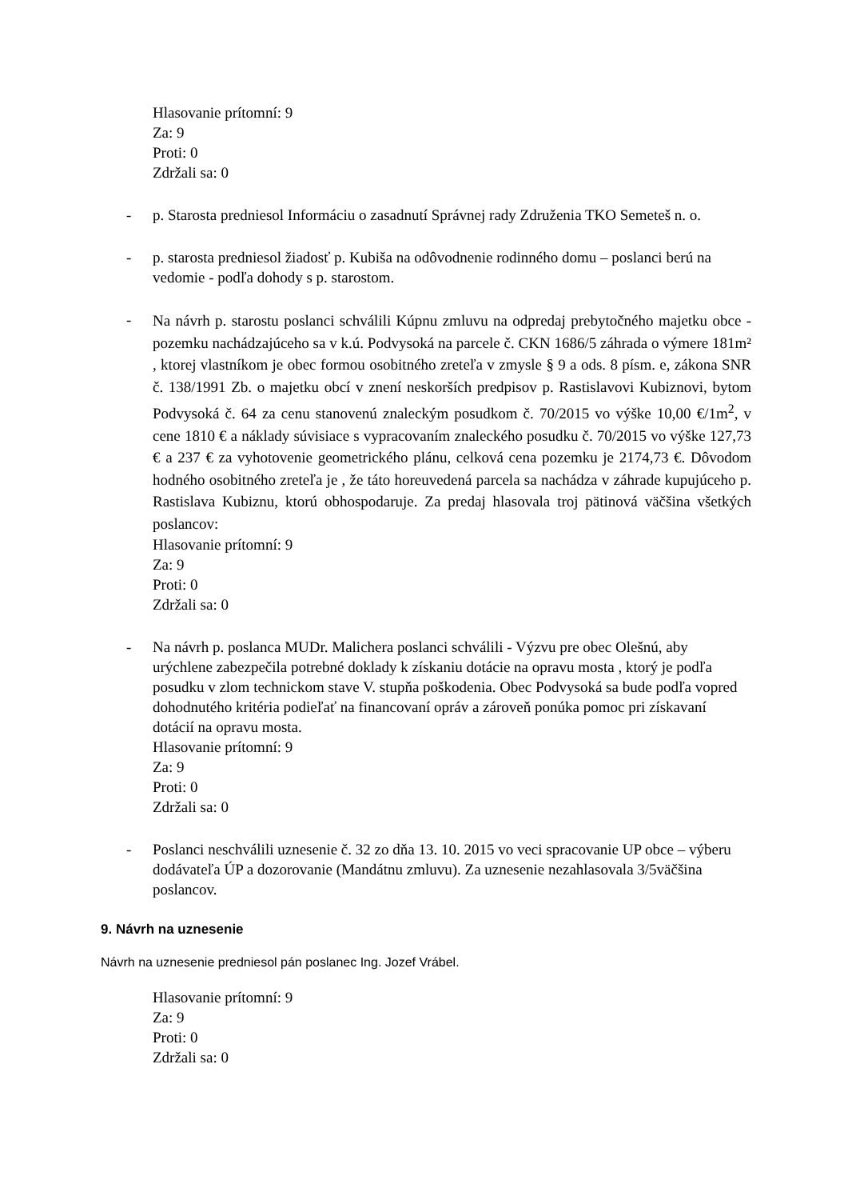Hlasovanie prítomní: 9
Za: 9
Proti: 0
Zdržali sa: 0
- p. Starosta predniesol Informáciu o zasadnutí Správnej rady Združenia TKO Semeteš n. o.
- p. starosta predniesol žiadosť p. Kubiša na odôvodnenie rodinného domu – poslanci berú na vedomie - podľa dohody s p. starostom.
-
Na návrh p. starostu poslanci schválili Kúpnu zmluvu na odpredaj prebytočného majetku obce - pozemku nachádzajúceho sa v k.ú. Podvysoká na parcele č. CKN 1686/5 záhrada o výmere 181m² , ktorej vlastníkom je obec formou osobitného zreteľa v zmysle § 9 a ods. 8 písm. e, zákona SNR č. 138/1991 Zb. o majetku obcí v znení neskorších predpisov p. Rastislavovi Kubiznovi, bytom Podvysoká č. 64 za cenu stanovenú znaleckým posudkom č. 70/2015 vo výške 10,00 €/1m<sup>2</sup>, v cene 1810 € a náklady súvisiace s vypracovaním znaleckého posudku č. 70/2015 vo výške 127,73 € a 237 € za vyhotovenie geometrického plánu, celková cena pozemku je 2174,73 €. Dôvodom hodného osobitného zreteľa je , že táto horeuvedená parcela sa nachádza v záhrade kupujúceho p. Rastislava Kubiznu, ktorú obhospodaruje. Za predaj hlasovala troj pätinová väčšina všetkých poslancov:
Hlasovanie prítomní: 9
Za: 9
Proti: 0
Zdržali sa: 0
- Na návrh p. poslanca MUDr. Malichera poslanci schválili - Výzvu pre obec Olešnú, aby urýchlene zabezpečila potrebné doklady k získaniu dotácie na opravu mosta , ktorý je podľa posudku v zlom technickom stave V. stupňa poškodenia. Obec Podvysoká sa bude podľa vopred dohodnutého kritéria podieľať na financovaní opráv a zároveň ponúka pomoc pri získavaní dotácií na opravu mosta.
Hlasovanie prítomní: 9
Za: 9
Proti: 0
Zdržali sa: 0
- Poslanci neschválili uznesenie č. 32 zo dňa 13. 10. 2015 vo veci spracovanie UP obce – výberu dodávateľa ÚP a dozorovanie (Mandátnu zmluvu). Za uznesenie nezahlasovala 3/5väčšina poslancov.
9. Návrh na uznesenie
Návrh na uznesenie predniesol pán poslanec Ing. Jozef Vrábel.
Hlasovanie prítomní: 9
Za: 9
Proti: 0
Zdržali sa: 0